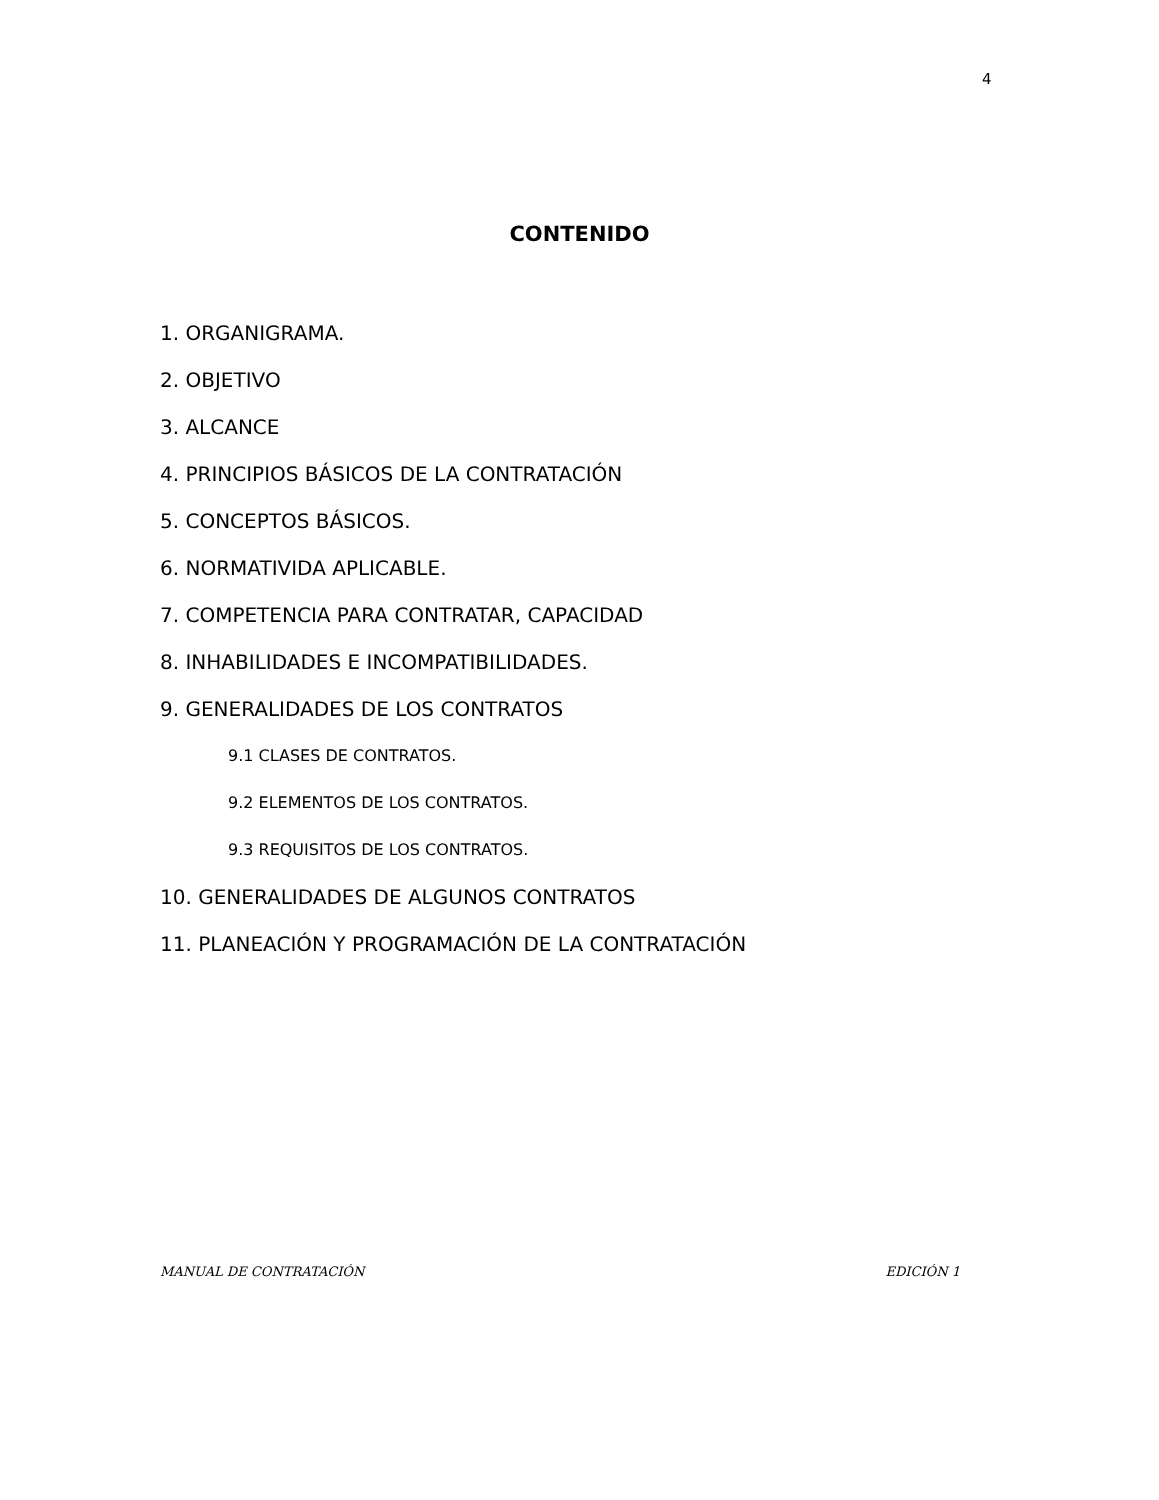4
CONTENIDO
1. ORGANIGRAMA.
2. OBJETIVO
3. ALCANCE
4. PRINCIPIOS BÁSICOS DE LA CONTRATACIÓN
5. CONCEPTOS BÁSICOS.
6. NORMATIVIDA APLICABLE.
7. COMPETENCIA PARA CONTRATAR, CAPACIDAD
8. INHABILIDADES E INCOMPATIBILIDADES.
9. GENERALIDADES DE LOS CONTRATOS
9.1 CLASES DE CONTRATOS.
9.2 ELEMENTOS DE LOS CONTRATOS.
9.3 REQUISITOS DE LOS CONTRATOS.
10. GENERALIDADES DE ALGUNOS CONTRATOS
11. PLANEACIÓN Y PROGRAMACIÓN DE LA CONTRATACIÓN
MANUAL DE CONTRATACIÓN EDICIÓN 1